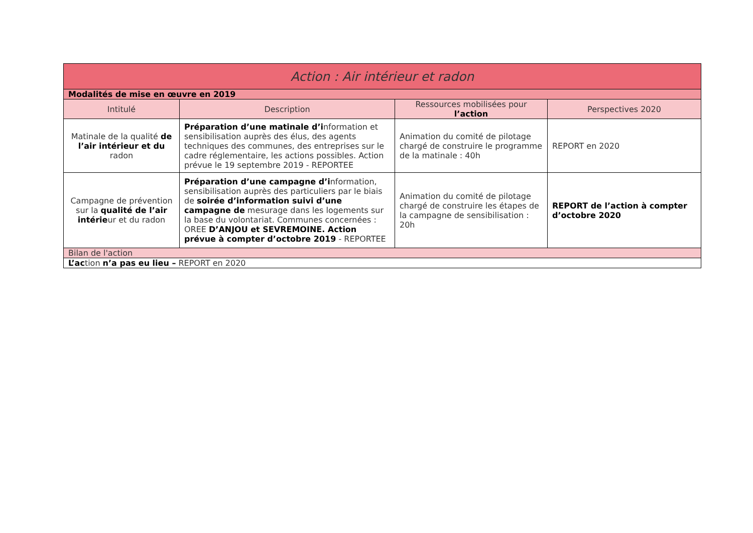| Action : Air intérieur et radon | | | |
| --- | --- | --- | --- |
| Modalités de mise en œuvre en 2019 | | | |
| Intitulé | Description | Ressources mobilisées pour l’action | Perspectives 2020 |
| Matinale de la qualité de l’air intérieur et du radon | Préparation d’une matinale d’i nformation et sensibilisation auprès des élus, des agents techniques des communes, des entreprises sur le cadre réglementaire, les actions possibles. Action prévue le 19 septembre 2019 - REPORTEE | Animation du comité de pilotage chargé de construire le programme de la matinale : 40h | REPORT en 2020 |
| Campagne de prévention sur la qualité de l’air intérie ur et du radon | Préparation d’une campagne d’i nformation, sensibilisation auprès des particuliers par le biais de soirée d’information suivi d’une campagne de mesurage dans les logements sur la base du volontariat. Communes concernées : OREE D’ANJOU et SEVREMOINE. Action prévue à compter d’octobre 2019 - REPORTEE | Animation du comité de pilotage chargé de construire les étapes de la campagne de sensibilisation : 20h | REPORT de l’action à compter d’octobre 2020 |
| Bilan de l'action | | | |
| L’ac tion n’a pas eu lieu – REPORT en 2020 | | | |